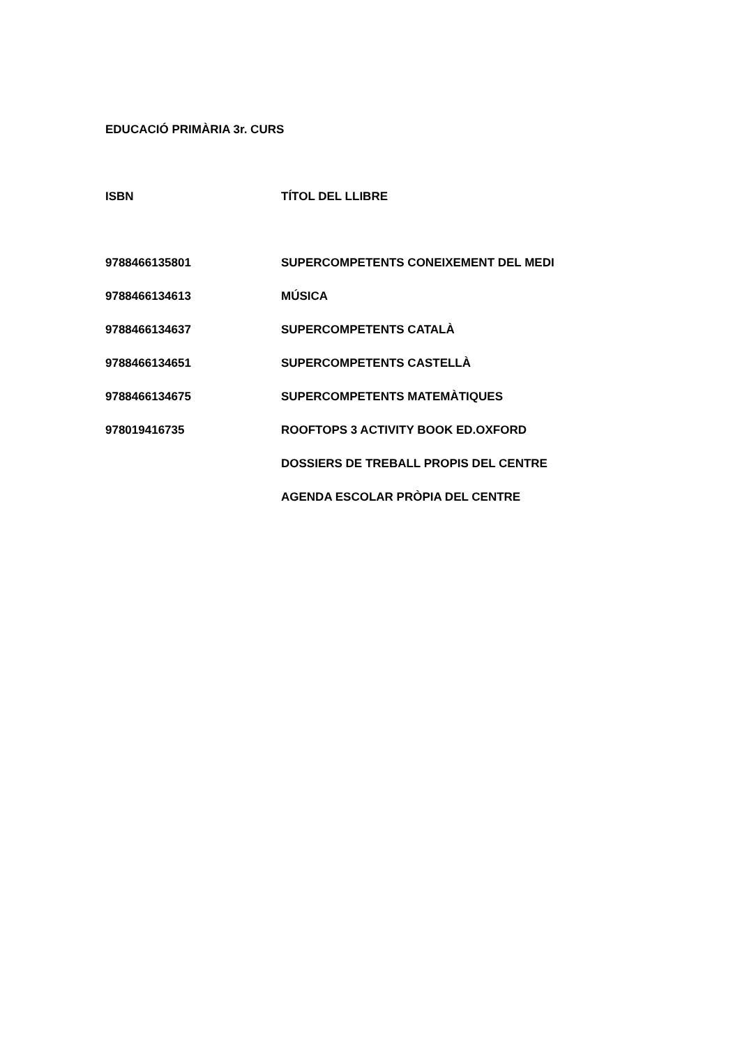EDUCACIÓ PRIMÀRIA 3r. CURS
| ISBN | TÍTOL DEL LLIBRE |
| --- | --- |
| 9788466135801 | SUPERCOMPETENTS CONEIXEMENT DEL MEDI |
| 9788466134613 | MÚSICA |
| 9788466134637 | SUPERCOMPETENTS CATALÀ |
| 9788466134651 | SUPERCOMPETENTS CASTELLÀ |
| 9788466134675 | SUPERCOMPETENTS MATEMÀTIQUES |
| 978019416735 | ROOFTOPS 3 ACTIVITY BOOK ED.OXFORD |
| | DOSSIERS DE TREBALL PROPIS DEL CENTRE |
| | AGENDA ESCOLAR PRÒPIA DEL CENTRE |